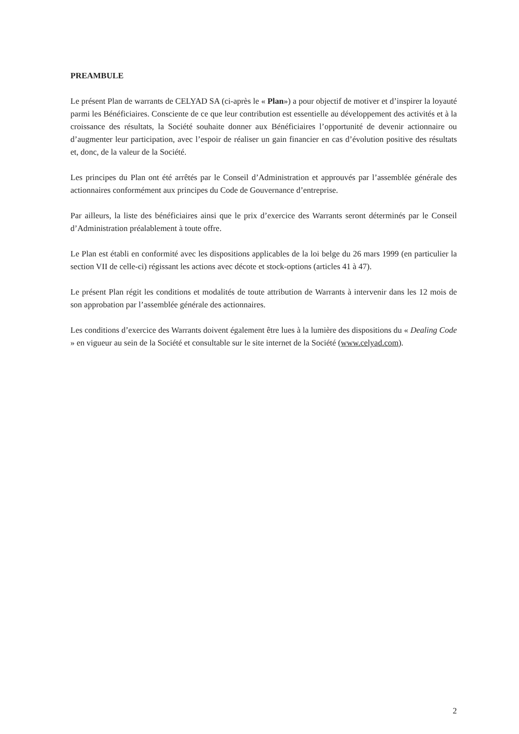PREAMBULE
Le présent Plan de warrants de CELYAD SA (ci-après le « Plan») a pour objectif de motiver et d’inspirer la loyauté parmi les Bénéficiaires. Consciente de ce que leur contribution est essentielle au développement des activités et à la croissance des résultats, la Société souhaite donner aux Bénéficiaires l’opportunité de devenir actionnaire ou d’augmenter leur participation, avec l’espoir de réaliser un gain financier en cas d’évolution positive des résultats et, donc, de la valeur de la Société.
Les principes du Plan ont été arrêtés par le Conseil d’Administration et approuvés par l’assemblée générale des actionnaires conformément aux principes du Code de Gouvernance d’entreprise.
Par ailleurs, la liste des bénéficiaires ainsi que le prix d’exercice des Warrants seront déterminés par le Conseil d’Administration préalablement à toute offre.
Le Plan est établi en conformité avec les dispositions applicables de la loi belge du 26 mars 1999 (en particulier la section VII de celle-ci) régissant les actions avec décote et stock-options (articles 41 à 47).
Le présent Plan régit les conditions et modalités de toute attribution de Warrants à intervenir dans les 12 mois de son approbation par l’assemblée générale des actionnaires.
Les conditions d’exercice des Warrants doivent également être lues à la lumière des dispositions du « Dealing Code » en vigueur au sein de la Société et consultable sur le site internet de la Société (www.celyad.com).
2